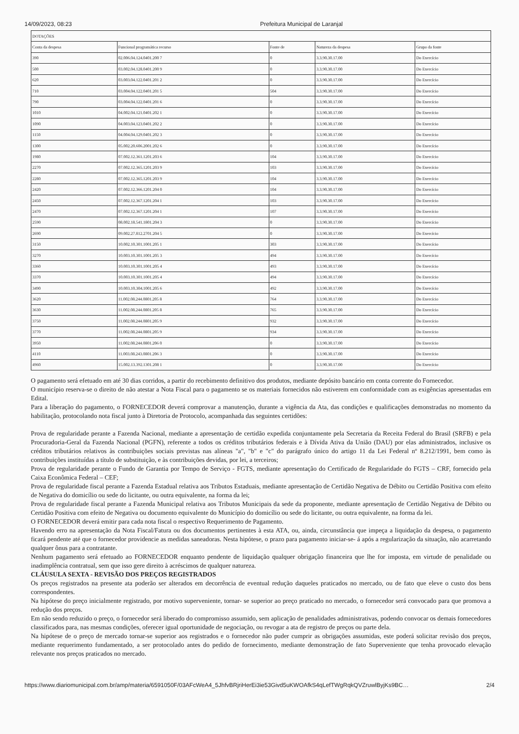14/09/2023, 08:23 Prefeitura Municipal de Laranjal
| DOTAÇÕES | | | | |
| --- | --- | --- | --- | --- |
| Conta da despesa | Funcional programática recurso | Fonte de | Natureza da despesa | Grupo da fonte |
| 390 | 02.006.04.124.0401.200 7 | 0 | 3.3.90.30.17.00 | Do Exercício |
| 500 | 03.002.04.128.0401.200 9 | 0 | 3.3.90.30.17.00 | Do Exercício |
| 620 | 03.003.04.122.0401.201 2 | 0 | 3.3.90.30.17.00 | Do Exercício |
| 710 | 03.004.04.122.0401.201 5 | 504 | 3.3.90.30.17.00 | Do Exercício |
| 790 | 03.004.04.122.0401.201 6 | 0 | 3.3.90.30.17.00 | Do Exercício |
| 1010 | 04.002.04.121.0401.202 1 | 0 | 3.3.90.30.17.00 | Do Exercício |
| 1090 | 04.003.04.123.0401.202 2 | 0 | 3.3.90.30.17.00 | Do Exercício |
| 1150 | 04.004.04.129.0401.202 3 | 0 | 3.3.90.30.17.00 | Do Exercício |
| 1300 | 05.002.20.606.2001.202 6 | 0 | 3.3.90.30.17.00 | Do Exercício |
| 1980 | 07.002.12.361.1201.203 6 | 104 | 3.3.90.30.17.00 | Do Exercício |
| 2270 | 07.002.12.365.1201.203 9 | 103 | 3.3.90.30.17.00 | Do Exercício |
| 2280 | 07.002.12.365.1201.203 9 | 104 | 3.3.90.30.17.00 | Do Exercício |
| 2420 | 07.002.12.366.1201.204 0 | 104 | 3.3.90.30.17.00 | Do Exercício |
| 2450 | 07.002.12.367.1201.204 1 | 103 | 3.3.90.30.17.00 | Do Exercício |
| 2470 | 07.002.12.367.1201.204 1 | 107 | 3.3.90.30.17.00 | Do Exercício |
| 2590 | 08.002.18.541.1801.204 3 | 0 | 3.3.90.30.17.00 | Do Exercício |
| 2690 | 09.002.27.812.2701.204 5 | 0 | 3.3.90.30.17.00 | Do Exercício |
| 3150 | 10.002.10.301.1001.205 1 | 303 | 3.3.90.30.17.00 | Do Exercício |
| 3270 | 10.003.10.301.1001.205 3 | 494 | 3.3.90.30.17.00 | Do Exercício |
| 3360 | 10.003.10.301.1001.205 4 | 493 | 3.3.90.30.17.00 | Do Exercício |
| 3370 | 10.003.10.301.1001.205 4 | 494 | 3.3.90.30.17.00 | Do Exercício |
| 3490 | 10.003.10.304.1001.205 6 | 492 | 3.3.90.30.17.00 | Do Exercício |
| 3620 | 11.002.08.244.0801.205 8 | 764 | 3.3.90.30.17.00 | Do Exercício |
| 3630 | 11.002.08.244.0801.205 8 | 765 | 3.3.90.30.17.00 | Do Exercício |
| 3750 | 11.002.08.244.0801.205 9 | 932 | 3.3.90.30.17.00 | Do Exercício |
| 3770 | 11.002.08.244.0801.205 9 | 934 | 3.3.90.30.17.00 | Do Exercício |
| 3950 | 11.002.08.244.0801.206 0 | 0 | 3.3.90.30.17.00 | Do Exercício |
| 4110 | 11.003.08.243.0801.206 3 | 0 | 3.3.90.30.17.00 | Do Exercício |
| 4960 | 15.002.13.392.1301.208 1 | 0 | 3.3.90.30.17.00 | Do Exercício |
O pagamento será efetuado em até 30 dias corridos, a partir do recebimento definitivo dos produtos, mediante depósito bancário em conta corrente do Fornecedor.
O município reserva-se o direito de não atestar a Nota Fiscal para o pagamento se os materiais fornecidos não estiverem em conformidade com as exigências apresentadas em Edital.
Para a liberação do pagamento, o FORNECEDOR deverá comprovar a manutenção, durante a vigência da Ata, das condições e qualificações demonstradas no momento da habilitação, protocolando nota fiscal junto à Diretoria de Protocolo, acompanhada das seguintes certidões:
Prova de regularidade perante a Fazenda Nacional, mediante a apresentação de certidão expedida conjuntamente pela Secretaria da Receita Federal do Brasil (SRFB) e pela Procuradoria-Geral da Fazenda Nacional (PGFN), referente a todos os créditos tributários federais e à Dívida Ativa da União (DAU) por elas administrados, inclusive os créditos tributários relativos às contribuições sociais previstas nas alíneas "a", "b" e "c" do parágrafo único do artigo 11 da Lei Federal nº 8.212/1991, bem como às contribuições instituídas a título de substituição, e às contribuições devidas, por lei, a terceiros;
Prova de regularidade perante o Fundo de Garantia por Tempo de Serviço - FGTS, mediante apresentação do Certificado de Regularidade do FGTS – CRF, fornecido pela Caixa Econômica Federal – CEF;
Prova de regularidade fiscal perante a Fazenda Estadual relativa aos Tributos Estaduais, mediante apresentação de Certidão Negativa de Débito ou Certidão Positiva com efeito de Negativa do domicílio ou sede do licitante, ou outra equivalente, na forma da lei;
Prova de regularidade fiscal perante a Fazenda Municipal relativa aos Tributos Municipais da sede da proponente, mediante apresentação de Certidão Negativa de Débito ou Certidão Positiva com efeito de Negativa ou documento equivalente do Município do domicílio ou sede do licitante, ou outra equivalente, na forma da lei.
O FORNECEDOR deverá emitir para cada nota fiscal o respectivo Requerimento de Pagamento.
Havendo erro na apresentação da Nota Fiscal/Fatura ou dos documentos pertinentes à esta ATA, ou, ainda, circunstância que impeça a liquidação da despesa, o pagamento ficará pendente até que o fornecedor providencie as medidas saneadoras. Nesta hipótese, o prazo para pagamento iniciar-se- á após a regularização da situação, não acarretando qualquer ônus para a contratante.
Nenhum pagamento será efetuado ao FORNECEDOR enquanto pendente de liquidação qualquer obrigação financeira que lhe for imposta, em virtude de penalidade ou inadimplência contratual, sem que isso gere direito à acréscimos de qualquer natureza.
CLÁUSULA SEXTA - REVISÃO DOS PREÇOS REGISTRADOS
Os preços registrados na presente ata poderão ser alterados em decorrência de eventual redução daqueles praticados no mercado, ou de fato que eleve o custo dos bens correspondentes.
Na hipótese do preço inicialmente registrado, por motivo superveniente, tornar- se superior ao preço praticado no mercado, o fornecedor será convocado para que promova a redução dos preços.
Em não sendo reduzido o preço, o fornecedor será liberado do compromisso assumido, sem aplicação de penalidades administrativas, podendo convocar os demais fornecedores classificados para, nas mesmas condições, oferecer igual oportunidade de negociação, ou revogar a ata de registro de preços ou parte dela.
Na hipótese de o preço de mercado tornar-se superior aos registrados e o fornecedor não puder cumprir as obrigações assumidas, este poderá solicitar revisão dos preços, mediante requerimento fundamentado, a ser protocolado antes do pedido de fornecimento, mediante demonstração de fato Superveniente que tenha provocado elevação relevante nos preços praticados no mercado.
https://www.diariomunicipal.com.br/amp/materia/6591050F/03AFcWeA4_5JhfvBRjriHerEi3ie53Givd5uKWOAfkS4qLefTWgRqkQVZruwlByjKs9BC… 2/4